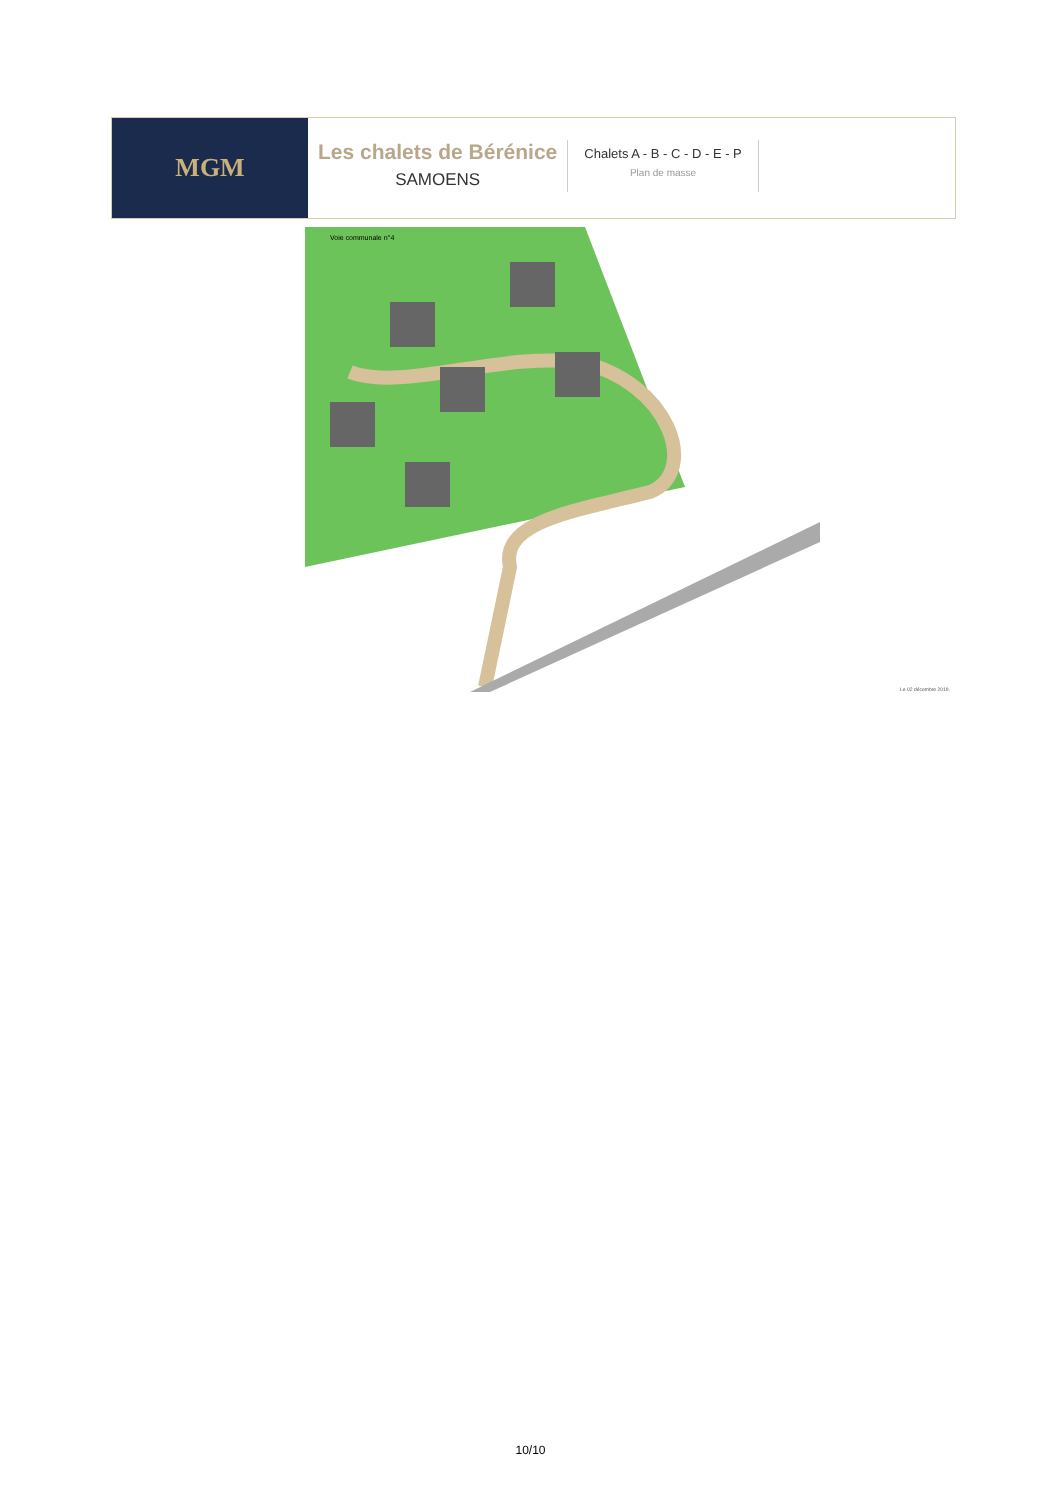MGM
Les chalets de Bérénice
SAMOENS
Chalets A - B - C - D - E - P
Plan de masse
Voie communale n°4
Le 02 décembre 2019.
10/10